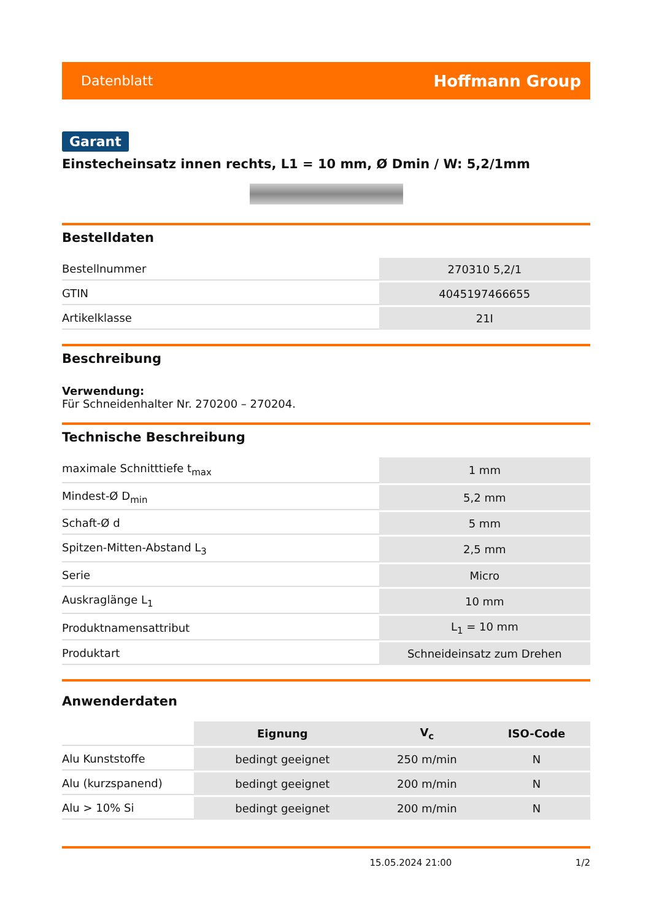Datenblatt Hoffmann Group
Garant
Einstecheinsatz innen rechts, L1 = 10 mm, Ø Dmin / W: 5,2/1mm
Bestelldaten
| Bestellnummer | 270310 5,2/1 |
| GTIN | 4045197466655 |
| Artikelklasse | 21I |
Beschreibung
Verwendung:
Für Schneidenhalter Nr. 270200 – 270204.
Technische Beschreibung
| maximale Schnitttiefe t<sub>max</sub> | 1 mm |
| Mindest-Ø D<sub>min</sub> | 5,2 mm |
| Schaft-Ø d | 5 mm |
| Spitzen-Mitten-Abstand L<sub>3</sub> | 2,5 mm |
| Serie | Micro |
| Auskraglänge L<sub>1</sub> | 10 mm |
| Produktnamensattribut | L<sub>1</sub> = 10 mm |
| Produktart | Schneideinsatz zum Drehen |
Anwenderdaten
| | Eignung | V<sub>c</sub> | ISO-Code |
| --- | --- | --- | --- |
| Alu Kunststoffe | bedingt geeignet | 250 m/min | N |
| Alu (kurzspanend) | bedingt geeignet | 200 m/min | N |
| Alu > 10% Si | bedingt geeignet | 200 m/min | N |
15.05.2024 21:00 1/2